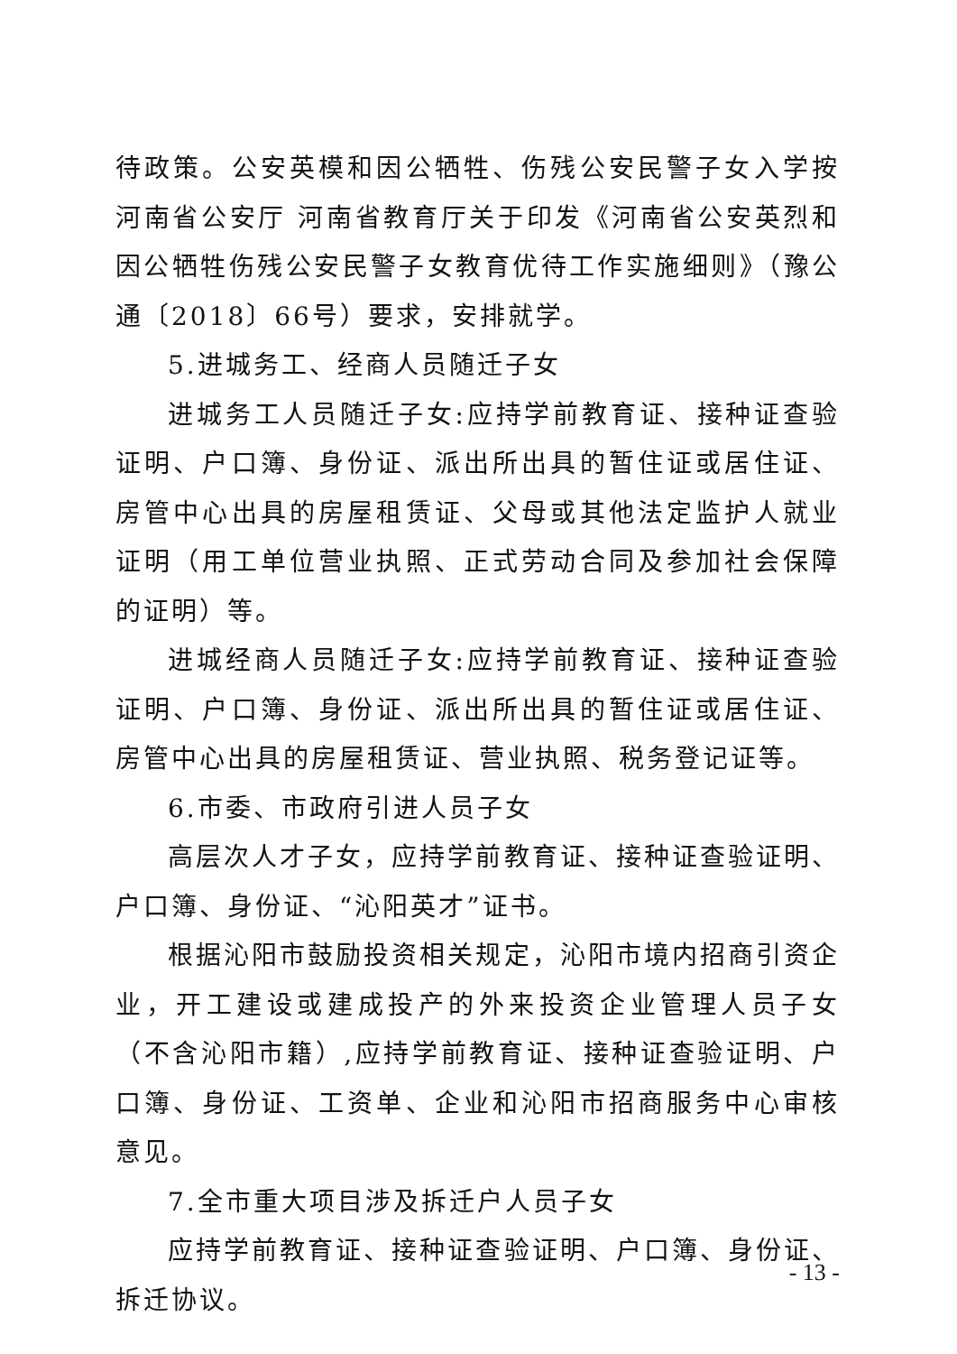待政策。公安英模和因公牺牲、伤残公安民警子女入学按河南省公安厅 河南省教育厅关于印发《河南省公安英烈和因公牺牲伤残公安民警子女教育优待工作实施细则》（豫公通〔2018〕66号）要求，安排就学。
5.进城务工、经商人员随迁子女
进城务工人员随迁子女:应持学前教育证、接种证查验证明、户口簿、身份证、派出所出具的暂住证或居住证、房管中心出具的房屋租赁证、父母或其他法定监护人就业证明（用工单位营业执照、正式劳动合同及参加社会保障的证明）等。
进城经商人员随迁子女:应持学前教育证、接种证查验证明、户口簿、身份证、派出所出具的暂住证或居住证、房管中心出具的房屋租赁证、营业执照、税务登记证等。
6.市委、市政府引进人员子女
高层次人才子女，应持学前教育证、接种证查验证明、户口簿、身份证、“沁阳英才”证书。
根据沁阳市鼓励投资相关规定，沁阳市境内招商引资企业，开工建设或建成投产的外来投资企业管理人员子女（不含沁阳市籍）,应持学前教育证、接种证查验证明、户口簿、身份证、工资单、企业和沁阳市招商服务中心审核意见。
7.全市重大项目涉及拆迁户人员子女
应持学前教育证、接种证查验证明、户口簿、身份证、拆迁协议。
- 13 -